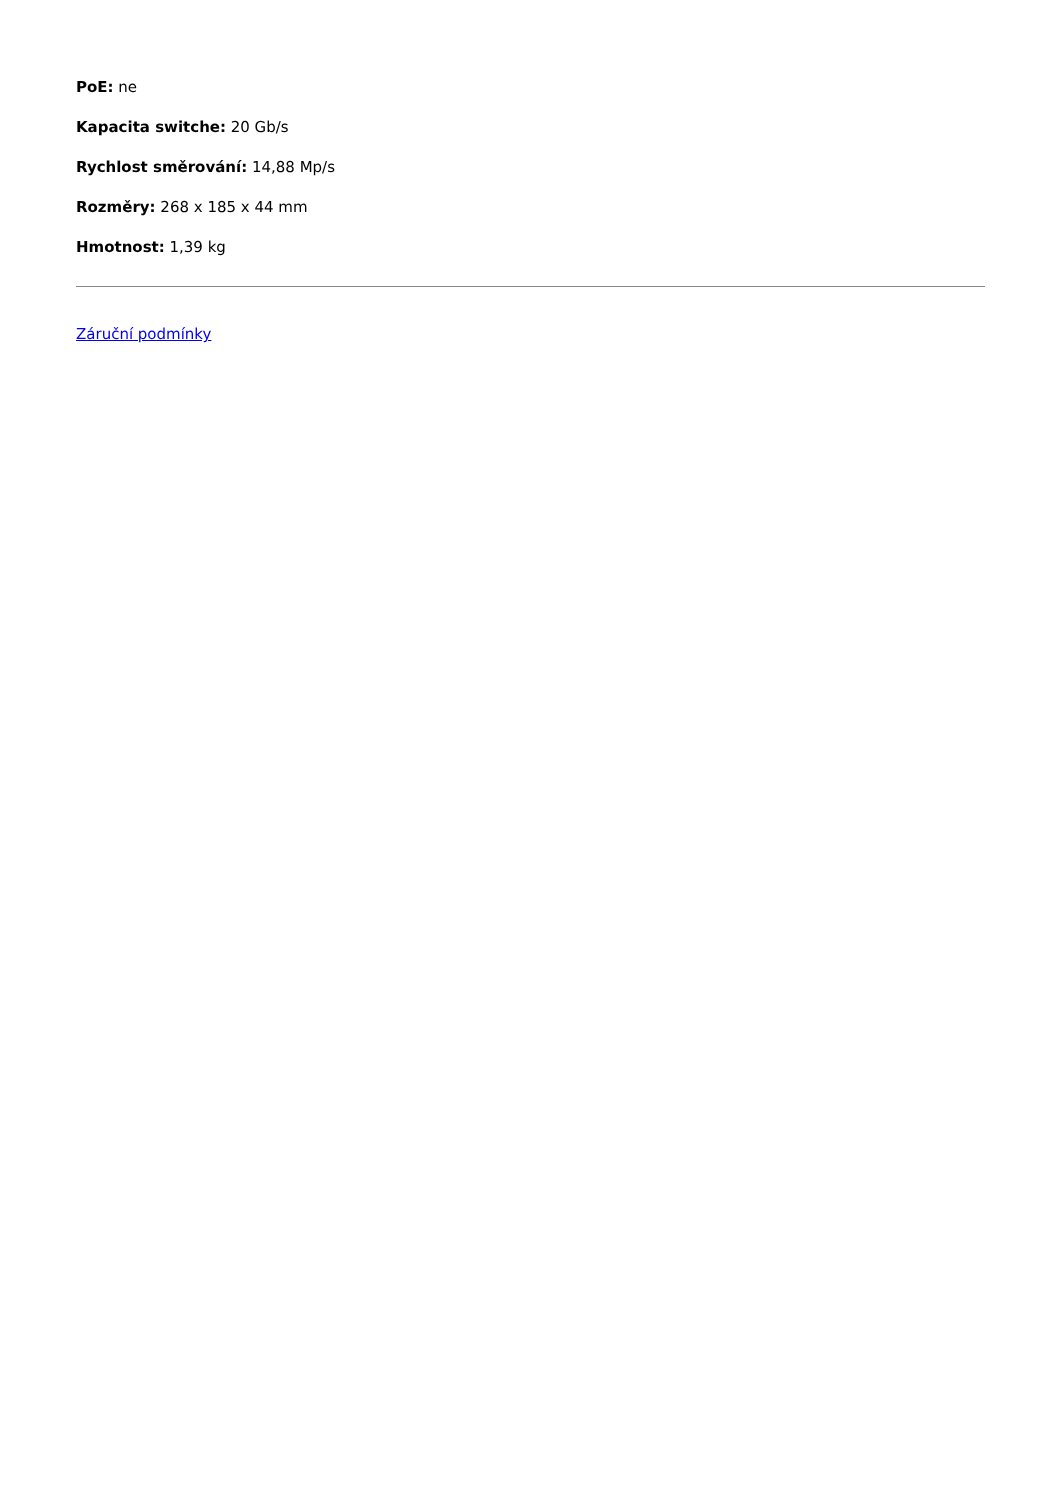PoE: ne
Kapacita switche: 20 Gb/s
Rychlost směrování: 14,88 Mp/s
Rozměry: 268 x 185 x 44 mm
Hmotnost: 1,39 kg
Záruční podmínky